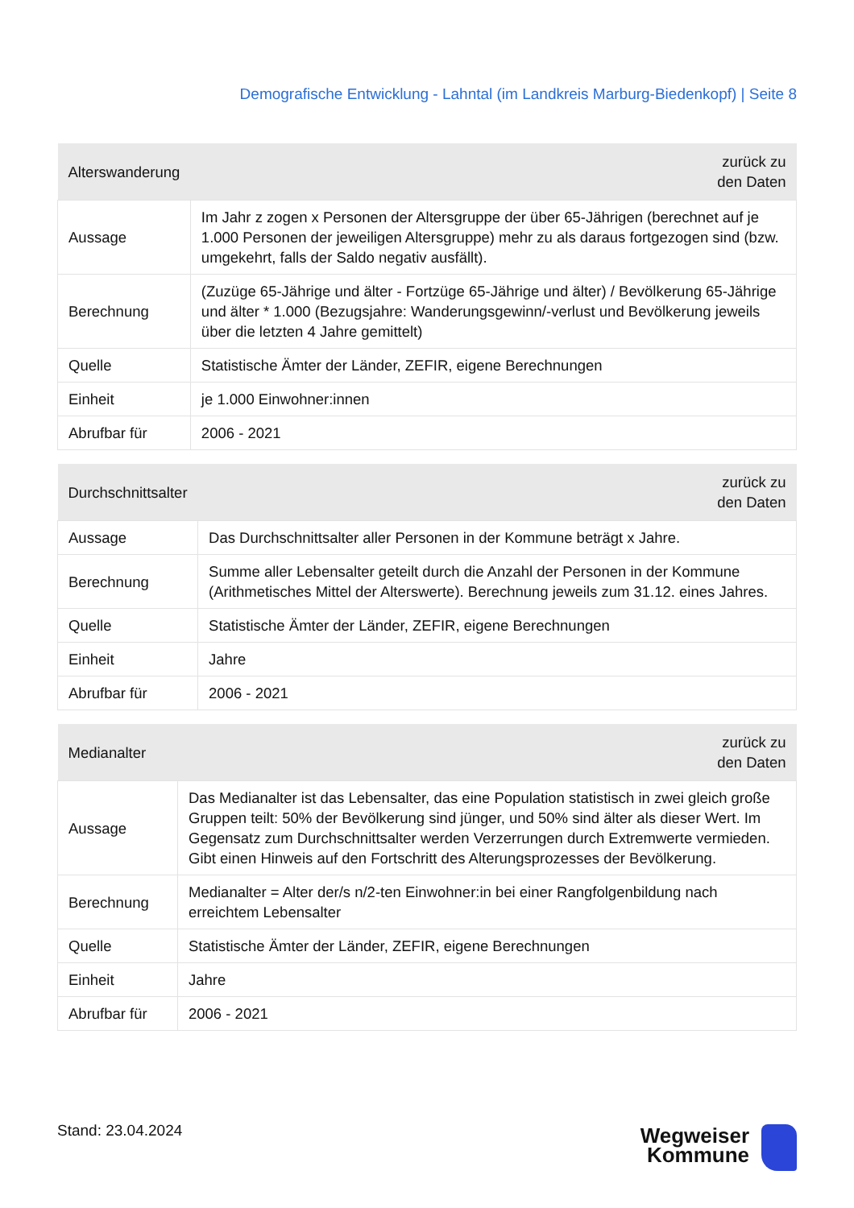Demografische Entwicklung - Lahntal (im Landkreis Marburg-Biedenkopf) | Seite 8
| Alterswanderung | zurück zu den Daten |
| --- | --- |
| Aussage | Im Jahr z zogen x Personen der Altersgruppe der über 65-Jährigen (berechnet auf je 1.000 Personen der jeweiligen Altersgruppe) mehr zu als daraus fortgezogen sind (bzw. umgekehrt, falls der Saldo negativ ausfällt). |
| Berechnung | (Zuzüge 65-Jährige und älter - Fortzüge 65-Jährige und älter) / Bevölkerung 65-Jährige und älter * 1.000 (Bezugsjahre: Wanderungsgewinn/-verlust und Bevölkerung jeweils über die letzten 4 Jahre gemittelt) |
| Quelle | Statistische Ämter der Länder, ZEFIR, eigene Berechnungen |
| Einheit | je 1.000 Einwohner:innen |
| Abrufbar für | 2006 - 2021 |
| Durchschnittsalter | zurück zu den Daten |
| --- | --- |
| Aussage | Das Durchschnittsalter aller Personen in der Kommune beträgt x Jahre. |
| Berechnung | Summe aller Lebensalter geteilt durch die Anzahl der Personen in der Kommune (Arithmetisches Mittel der Alterswerte). Berechnung jeweils zum 31.12. eines Jahres. |
| Quelle | Statistische Ämter der Länder, ZEFIR, eigene Berechnungen |
| Einheit | Jahre |
| Abrufbar für | 2006 - 2021 |
| Medianalter | zurück zu den Daten |
| --- | --- |
| Aussage | Das Medianalter ist das Lebensalter, das eine Population statistisch in zwei gleich große Gruppen teilt: 50% der Bevölkerung sind jünger, und 50% sind älter als dieser Wert. Im Gegensatz zum Durchschnittsalter werden Verzerrungen durch Extremwerte vermieden. Gibt einen Hinweis auf den Fortschritt des Alterungsprozesses der Bevölkerung. |
| Berechnung | Medianalter = Alter der/s n/2-ten Einwohner:in bei einer Rangfolgenbildung nach erreichtem Lebensalter |
| Quelle | Statistische Ämter der Länder, ZEFIR, eigene Berechnungen |
| Einheit | Jahre |
| Abrufbar für | 2006 - 2021 |
Stand: 23.04.2024
Wegweiser
Kommune